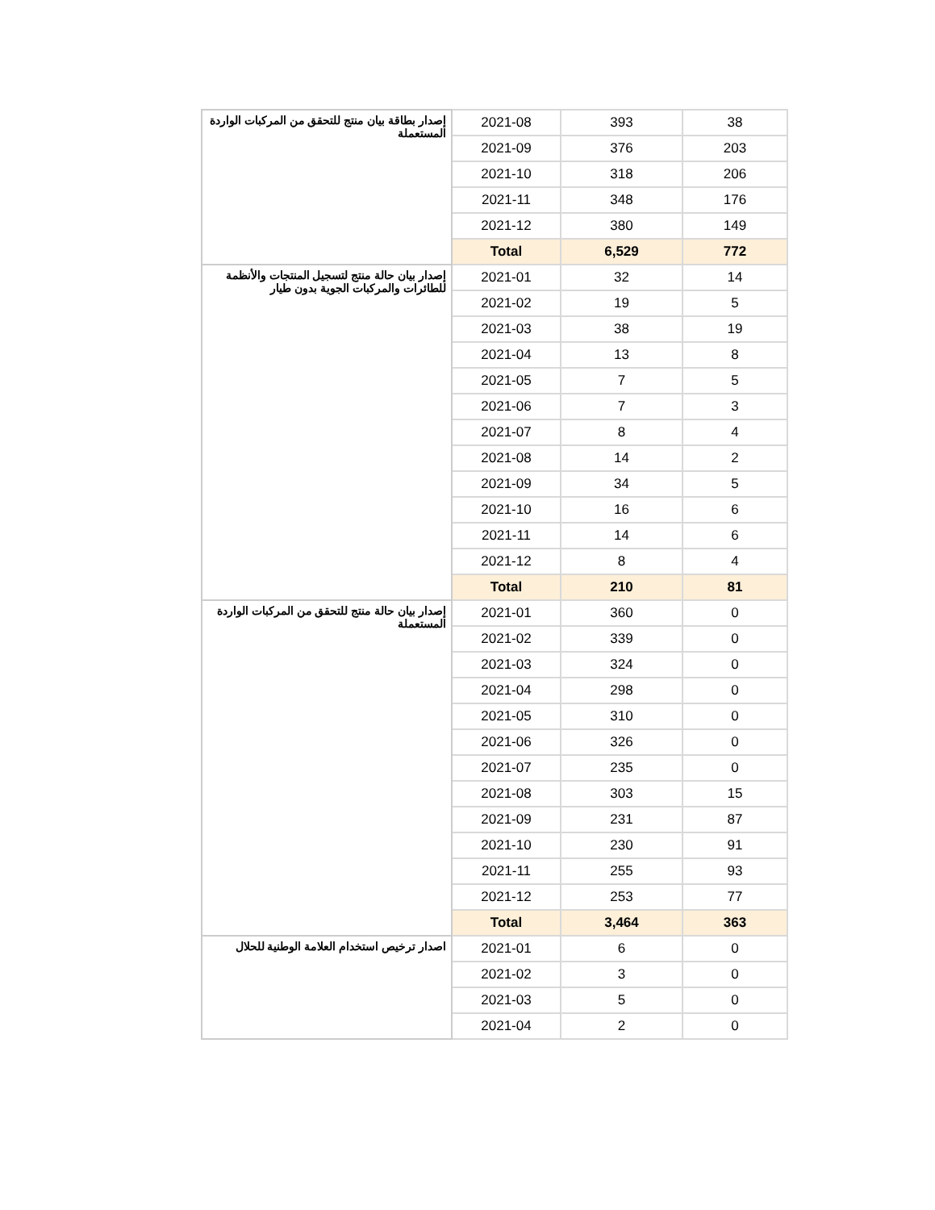| إصدار بطاقة بيان منتج للتحقق من المركبات الواردة المستعملة | 2021-08 | 393 | 38 |
| | 2021-09 | 376 | 203 |
| | 2021-10 | 318 | 206 |
| | 2021-11 | 348 | 176 |
| | 2021-12 | 380 | 149 |
| | Total | 6,529 | 772 |
| إصدار بيان حالة منتج لتسجيل المنتجات والأنظمة للطائرات والمركبات الجوية بدون طيار | 2021-01 | 32 | 14 |
| | 2021-02 | 19 | 5 |
| | 2021-03 | 38 | 19 |
| | 2021-04 | 13 | 8 |
| | 2021-05 | 7 | 5 |
| | 2021-06 | 7 | 3 |
| | 2021-07 | 8 | 4 |
| | 2021-08 | 14 | 2 |
| | 2021-09 | 34 | 5 |
| | 2021-10 | 16 | 6 |
| | 2021-11 | 14 | 6 |
| | 2021-12 | 8 | 4 |
| | Total | 210 | 81 |
| إصدار بيان حالة منتج للتحقق من المركبات الواردة المستعملة | 2021-01 | 360 | 0 |
| | 2021-02 | 339 | 0 |
| | 2021-03 | 324 | 0 |
| | 2021-04 | 298 | 0 |
| | 2021-05 | 310 | 0 |
| | 2021-06 | 326 | 0 |
| | 2021-07 | 235 | 0 |
| | 2021-08 | 303 | 15 |
| | 2021-09 | 231 | 87 |
| | 2021-10 | 230 | 91 |
| | 2021-11 | 255 | 93 |
| | 2021-12 | 253 | 77 |
| | Total | 3,464 | 363 |
| اصدار ترخيص استخدام العلامة الوطنية للحلال | 2021-01 | 6 | 0 |
| | 2021-02 | 3 | 0 |
| | 2021-03 | 5 | 0 |
| | 2021-04 | 2 | 0 |